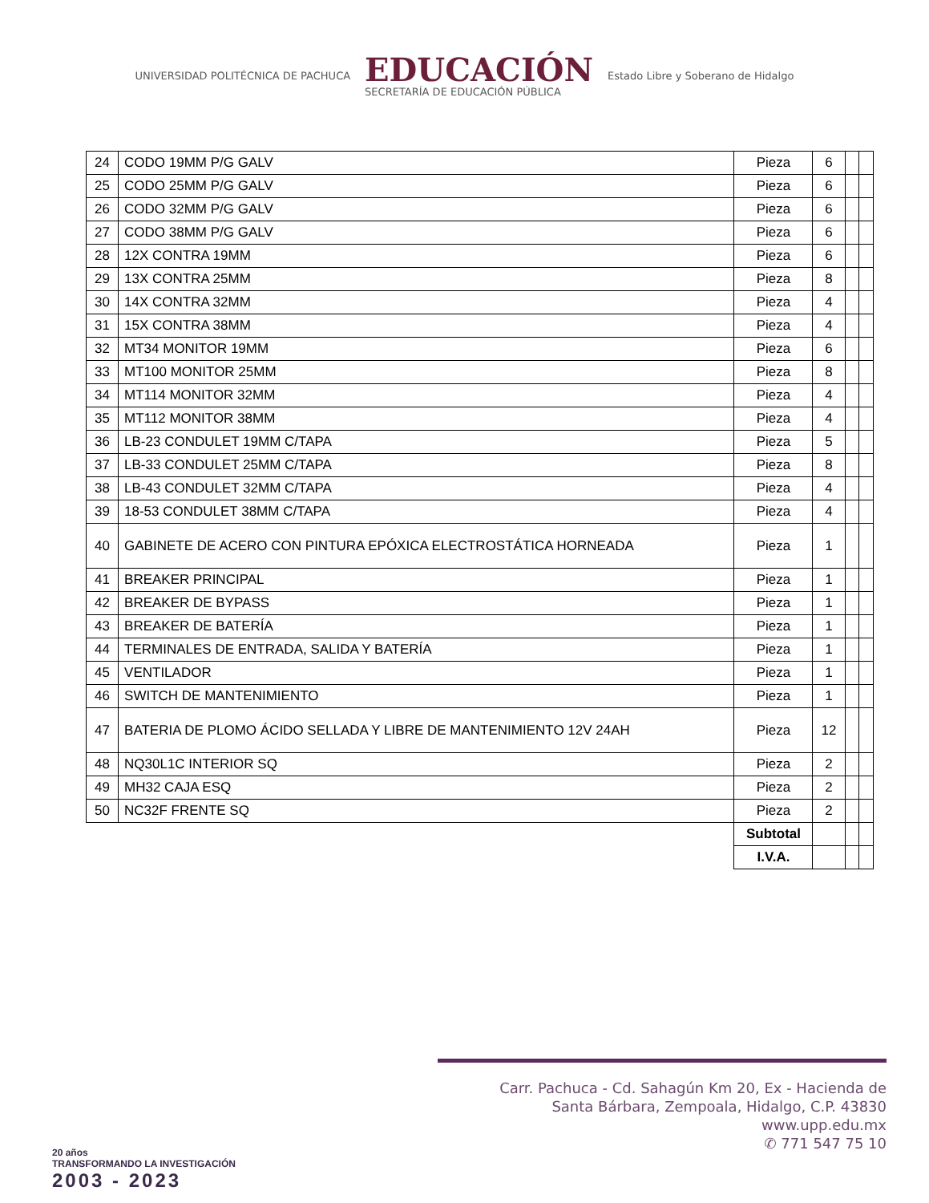UNIVERSIDAD POLITÉCNICA DE PACHUCA
EDUCACIÓN
SECRETARÍA DE EDUCACIÓN PÚBLICA
Estado Libre y Soberano de Hidalgo
| 24 | CODO 19MM P/G GALV | Pieza | 6 | | |
| 25 | CODO 25MM P/G GALV | Pieza | 6 | | |
| 26 | CODO 32MM P/G GALV | Pieza | 6 | | |
| 27 | CODO 38MM P/G GALV | Pieza | 6 | | |
| 28 | 12X CONTRA 19MM | Pieza | 6 | | |
| 29 | 13X CONTRA 25MM | Pieza | 8 | | |
| 30 | 14X CONTRA 32MM | Pieza | 4 | | |
| 31 | 15X CONTRA 38MM | Pieza | 4 | | |
| 32 | MT34 MONITOR 19MM | Pieza | 6 | | |
| 33 | MT100 MONITOR 25MM | Pieza | 8 | | |
| 34 | MT114 MONITOR 32MM | Pieza | 4 | | |
| 35 | MT112 MONITOR 38MM | Pieza | 4 | | |
| 36 | LB-23 CONDULET 19MM C/TAPA | Pieza | 5 | | |
| 37 | LB-33 CONDULET 25MM C/TAPA | Pieza | 8 | | |
| 38 | LB-43 CONDULET 32MM C/TAPA | Pieza | 4 | | |
| 39 | 18-53 CONDULET 38MM C/TAPA | Pieza | 4 | | |
| 40 | GABINETE DE ACERO CON PINTURA EPÓXICA ELECTROSTÁTICA HORNEADA | Pieza | 1 | | |
| 41 | BREAKER PRINCIPAL | Pieza | 1 | | |
| 42 | BREAKER DE BYPASS | Pieza | 1 | | |
| 43 | BREAKER DE BATERÍA | Pieza | 1 | | |
| 44 | TERMINALES DE ENTRADA, SALIDA Y BATERÍA | Pieza | 1 | | |
| 45 | VENTILADOR | Pieza | 1 | | |
| 46 | SWITCH DE MANTENIMIENTO | Pieza | 1 | | |
| 47 | BATERIA DE PLOMO ÁCIDO SELLADA Y LIBRE DE MANTENIMIENTO 12V 24AH | Pieza | 12 | | |
| 48 | NQ30L1C INTERIOR SQ | Pieza | 2 | | |
| 49 | MH32 CAJA ESQ | Pieza | 2 | | |
| 50 | NC32F FRENTE SQ | Pieza | 2 | | |
| | | Subtotal | | | |
| | | I.V.A. | | | |
20 años
TRANSFORMANDO LA INVESTIGACIÓN
2003 - 2023
Carr. Pachuca - Cd. Sahagún Km 20, Ex - Hacienda de
Santa Bárbara, Zempoala, Hidalgo, C.P. 43830
www.upp.edu.mx
✆ 771 547 75 10